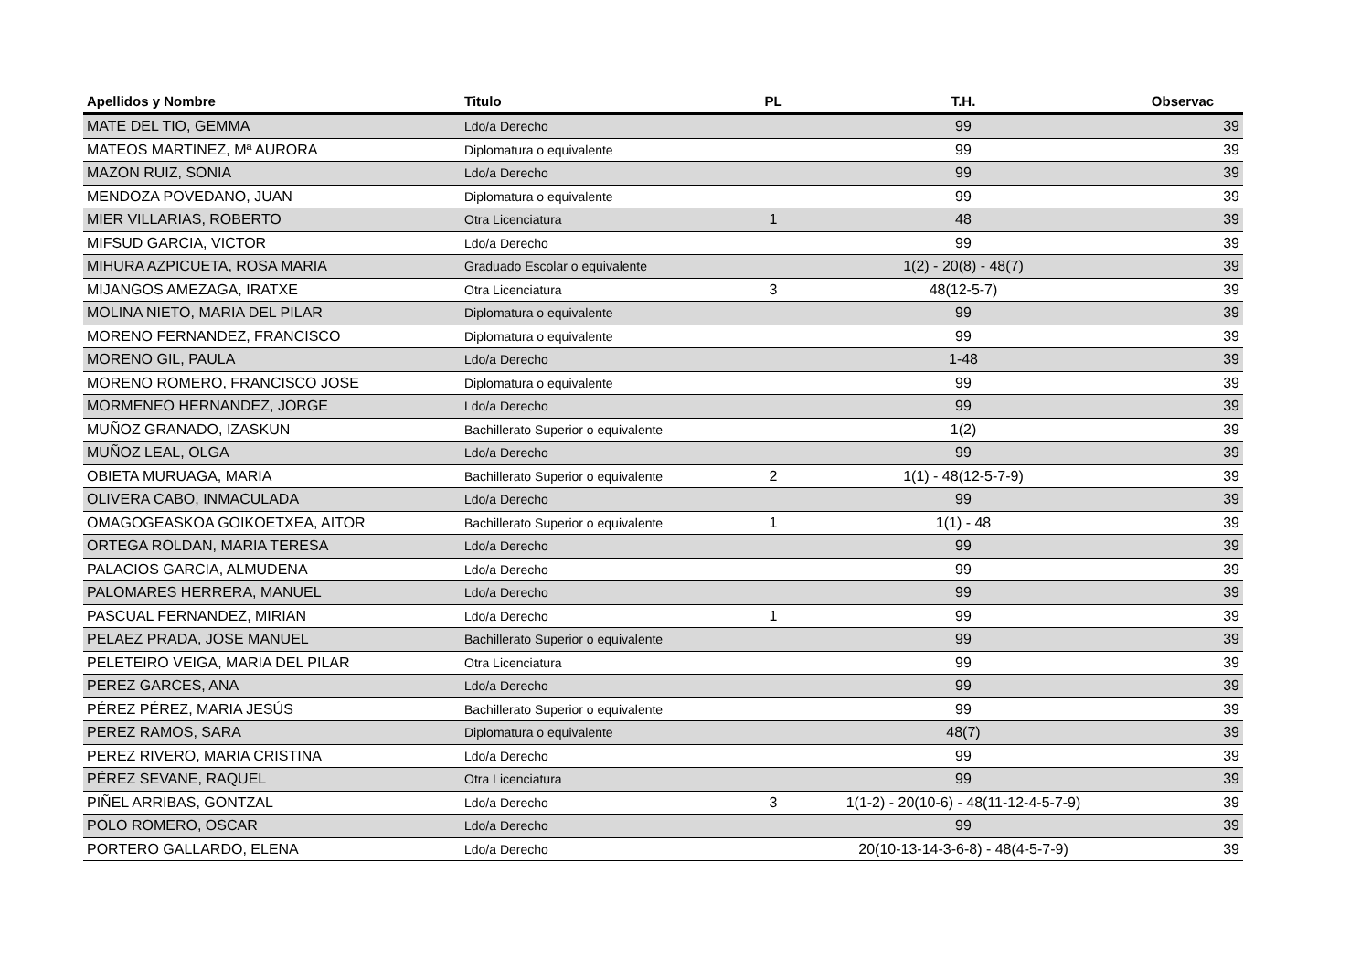| Apellidos y Nombre | Titulo | PL | T.H. | Observac |
| --- | --- | --- | --- | --- |
| MATE DEL TIO, GEMMA | Ldo/a Derecho | | 99 | 39 |
| MATEOS MARTINEZ, Mª AURORA | Diplomatura o equivalente | | 99 | 39 |
| MAZON RUIZ, SONIA | Ldo/a Derecho | | 99 | 39 |
| MENDOZA POVEDANO, JUAN | Diplomatura o equivalente | | 99 | 39 |
| MIER VILLARIAS, ROBERTO | Otra Licenciatura | 1 | 48 | 39 |
| MIFSUD GARCIA, VICTOR | Ldo/a Derecho | | 99 | 39 |
| MIHURA AZPICUETA, ROSA MARIA | Graduado Escolar o equivalente | | 1(2) - 20(8) - 48(7) | 39 |
| MIJANGOS AMEZAGA, IRATXE | Otra Licenciatura | 3 | 48(12-5-7) | 39 |
| MOLINA NIETO, MARIA DEL PILAR | Diplomatura o equivalente | | 99 | 39 |
| MORENO FERNANDEZ, FRANCISCO | Diplomatura o equivalente | | 99 | 39 |
| MORENO GIL, PAULA | Ldo/a Derecho | | 1-48 | 39 |
| MORENO ROMERO, FRANCISCO JOSE | Diplomatura o equivalente | | 99 | 39 |
| MORMENEO HERNANDEZ, JORGE | Ldo/a Derecho | | 99 | 39 |
| MUÑOZ GRANADO, IZASKUN | Bachillerato Superior o equivalente | | 1(2) | 39 |
| MUÑOZ LEAL, OLGA | Ldo/a Derecho | | 99 | 39 |
| OBIETA MURUAGA, MARIA | Bachillerato Superior o equivalente | 2 | 1(1) - 48(12-5-7-9) | 39 |
| OLIVERA CABO, INMACULADA | Ldo/a Derecho | | 99 | 39 |
| OMAGOGEASKOA GOIKOETXEA, AITOR | Bachillerato Superior o equivalente | 1 | 1(1) - 48 | 39 |
| ORTEGA ROLDAN, MARIA TERESA | Ldo/a Derecho | | 99 | 39 |
| PALACIOS GARCIA, ALMUDENA | Ldo/a Derecho | | 99 | 39 |
| PALOMARES HERRERA, MANUEL | Ldo/a Derecho | | 99 | 39 |
| PASCUAL FERNANDEZ, MIRIAN | Ldo/a Derecho | 1 | 99 | 39 |
| PELAEZ PRADA, JOSE MANUEL | Bachillerato Superior o equivalente | | 99 | 39 |
| PELETEIRO VEIGA, MARIA DEL PILAR | Otra Licenciatura | | 99 | 39 |
| PEREZ GARCES, ANA | Ldo/a Derecho | | 99 | 39 |
| PÉREZ PÉREZ, MARIA JESÚS | Bachillerato Superior o equivalente | | 99 | 39 |
| PEREZ RAMOS, SARA | Diplomatura o equivalente | | 48(7) | 39 |
| PEREZ RIVERO, MARIA CRISTINA | Ldo/a Derecho | | 99 | 39 |
| PÉREZ SEVANE, RAQUEL | Otra Licenciatura | | 99 | 39 |
| PIÑEL ARRIBAS, GONTZAL | Ldo/a Derecho | 3 | 1(1-2) - 20(10-6) - 48(11-12-4-5-7-9) | 39 |
| POLO ROMERO, OSCAR | Ldo/a Derecho | | 99 | 39 |
| PORTERO GALLARDO, ELENA | Ldo/a Derecho | | 20(10-13-14-3-6-8) - 48(4-5-7-9) | 39 |